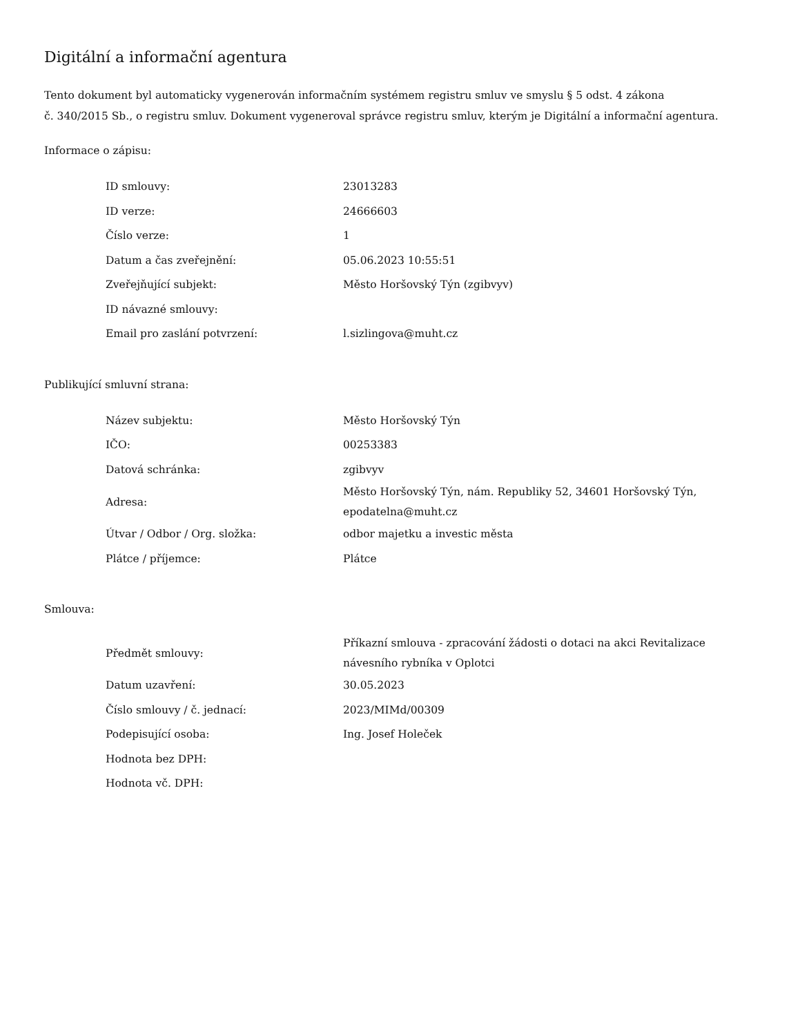Digitální a informační agentura
Tento dokument byl automaticky vygenerován informačním systémem registru smluv ve smyslu § 5 odst. 4 zákona
č. 340/2015 Sb., o registru smluv. Dokument vygeneroval správce registru smluv, kterým je Digitální a informační agentura.
Informace o zápisu:
| ID smlouvy: | 23013283 |
| ID verze: | 24666603 |
| Číslo verze: | 1 |
| Datum a čas zveřejnění: | 05.06.2023 10:55:51 |
| Zveřejňující subjekt: | Město Horšovský Týn (zgibvyv) |
| ID návazné smlouvy: | |
| Email pro zaslání potvrzení: | l.sizlingova@muht.cz |
Publikující smluvní strana:
| Název subjektu: | Město Horšovský Týn |
| IČO: | 00253383 |
| Datová schránka: | zgibvyv |
| Adresa: | Město Horšovský Týn, nám. Republiky 52, 34601 Horšovský Týn, epodatelna@muht.cz |
| Útvar / Odbor / Org. složka: | odbor majetku a investic města |
| Plátce / příjemce: | Plátce |
Smlouva:
| Předmět smlouvy: | Příkazní smlouva - zpracování žádosti o dotaci na akci Revitalizace návesního rybníka v Oplotci |
| Datum uzavření: | 30.05.2023 |
| Číslo smlouvy / č. jednací: | 2023/MIMd/00309 |
| Podepisující osoba: | Ing. Josef Holeček |
| Hodnota bez DPH: | |
| Hodnota vč. DPH: | |